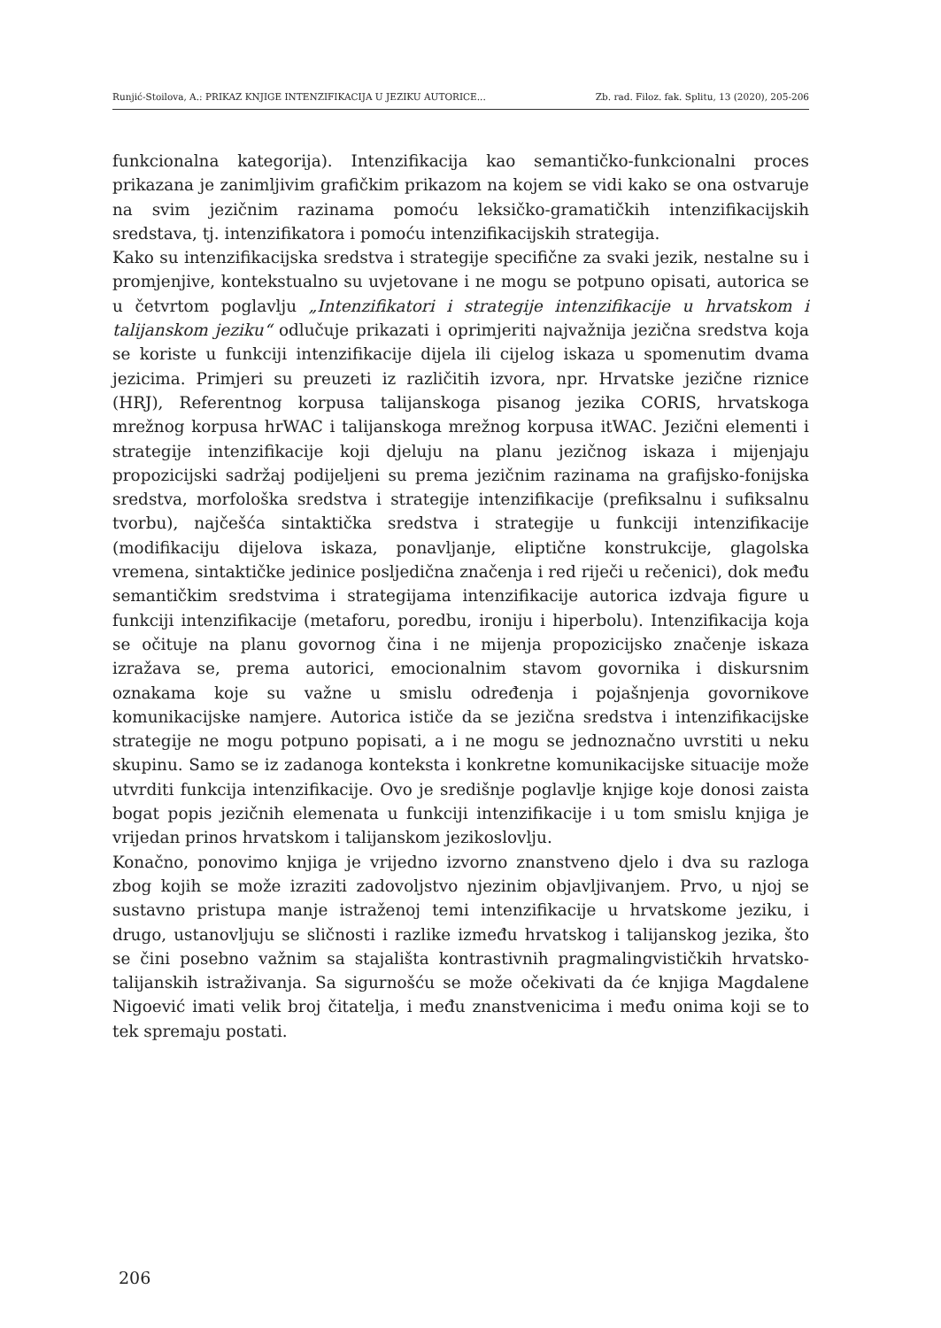Runjić-Stoilova, A.: PRIKAZ KNJIGE INTENZIFIKACIJA U JEZIKU AUTORICE... Zb. rad. Filoz. fak. Splitu, 13 (2020), 205-206
funkcionalna kategorija). Intenzifikacija kao semantičko-funkcionalni proces prikazana je zanimljivim grafičkim prikazom na kojem se vidi kako se ona ostvaruje na svim jezičnim razinama pomoću leksičko-gramatičkih intenzifikacijskih sredstava, tj. intenzifikatora i pomoću intenzifikacijskih strategija.
Kako su intenzifikacijska sredstva i strategije specifične za svaki jezik, nestalne su i promjenjive, kontekstualno su uvjetovane i ne mogu se potpuno opisati, autorica se u četvrtom poglavlju „Intenzifikatori i strategije intenzifikacije u hrvatskom i talijanskom jeziku“ odlučuje prikazati i oprimjeriti najvažnija jezična sredstva koja se koriste u funkciji intenzifikacije dijela ili cijelog iskaza u spomenutim dvama jezicima. Primjeri su preuzeti iz različitih izvora, npr. Hrvatske jezične riznice (HRJ), Referentnog korpusa talijanskoga pisanog jezika CORIS, hrvatskoga mrežnog korpusa hrWAC i talijanskoga mrežnog korpusa itWAC. Jezični elementi i strategije intenzifikacije koji djeluju na planu jezičnog iskaza i mijenjaju propozicijski sadržaj podijeljeni su prema jezičnim razinama na grafijsko-fonijska sredstva, morfološka sredstva i strategije intenzifikacije (prefiksalnu i sufiksalnu tvorbu), najčešća sintaktička sredstva i strategije u funkciji intenzifikacije (modifikaciju dijelova iskaza, ponavljanje, eliptične konstrukcije, glagolska vremena, sintaktičke jedinice posljedična značenja i red riječi u rečenici), dok među semantičkim sredstvima i strategijama intenzifikacije autorica izdvaja figure u funkciji intenzifikacije (metaforu, poredbu, ironiju i hiperbolu). Intenzifikacija koja se očituje na planu govornog čina i ne mijenja propozicijsko značenje iskaza izražava se, prema autorici, emocionalnim stavom govornika i diskursnim oznakama koje su važne u smislu određenja i pojašnjenja govornikove komunikacijske namjere. Autorica ističe da se jezična sredstva i intenzifikacijske strategije ne mogu potpuno popisati, a i ne mogu se jednoznačno uvrstiti u neku skupinu. Samo se iz zadanoga konteksta i konkretne komunikacijske situacije može utvrditi funkcija intenzifikacije. Ovo je središnje poglavlje knjige koje donosi zaista bogat popis jezičnih elemenata u funkciji intenzifikacije i u tom smislu knjiga je vrijedan prinos hrvatskom i talijanskom jezikoslovlju.
Konačno, ponovimo knjiga je vrijedno izvorno znanstveno djelo i dva su razloga zbog kojih se može izraziti zadovoljstvo njezinim objavljivanjem. Prvo, u njoj se sustavno pristupa manje istraženoj temi intenzifikacije u hrvatskome jeziku, i drugo, ustanovljuju se sličnosti i razlike između hrvatskog i talijanskog jezika, što se čini posebno važnim sa stajališta kontrastivnih pragmalingvističkih hrvatsko-talijanskih istraživanja. Sa sigurnošću se može očekivati da će knjiga Magdalene Nigoević imati velik broj čitatelja, i među znanstvenicima i među onima koji se to tek spremaju postati.
206